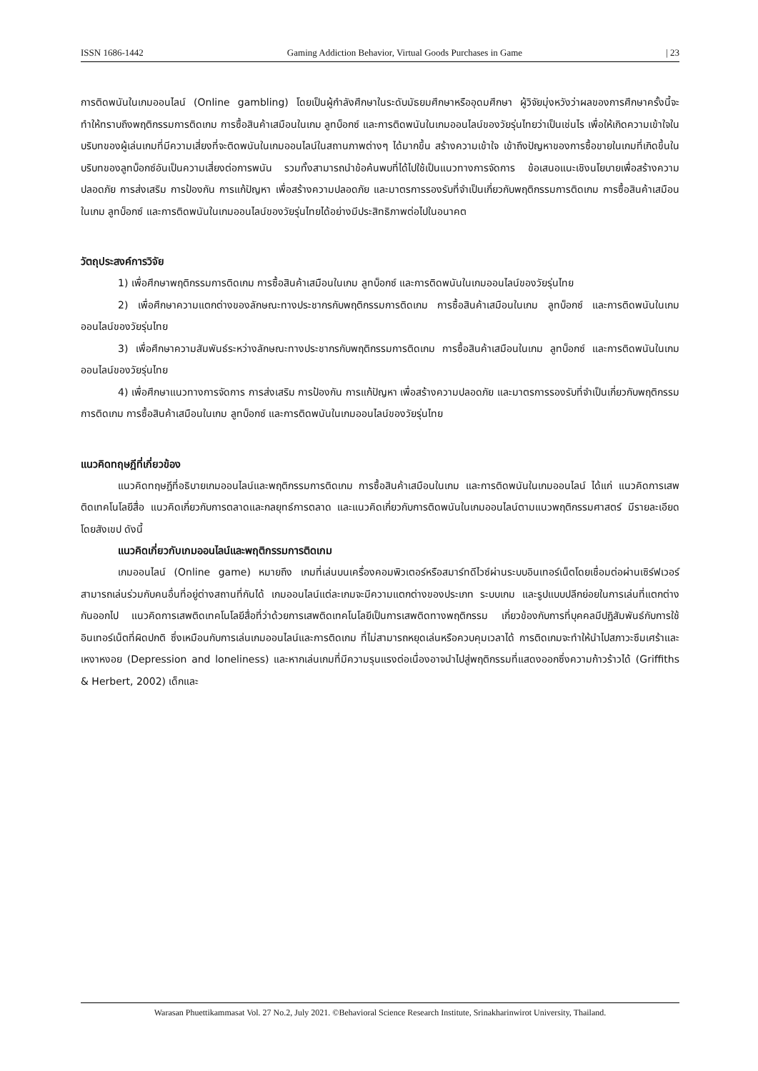ISSN 1686-1442 Gaming Addiction Behavior, Virtual Goods Purchases in Game | 23
การติดพนันในเกมออนไลน์ (Online gambling) โดยเป็นผู้กำลังศึกษาในระดับมัธยมศึกษาหรืออุดมศึกษา ผู้วิจัยมุ่งหวังว่าผลของการศึกษาครั้งนี้จะทำให้ทราบถึงพฤติกรรมการติดเกม การซื้อสินค้าเสมือนในเกม ลูทบ็อกซ์ และการติดพนันในเกมออนไลน์ของวัยรุ่นไทยว่าเป็นเช่นไร เพื่อให้เกิดความเข้าใจในบริบทของผู้เล่นเกมที่มีความเสี่ยงที่จะติดพนันในเกมออนไลน์ในสถานภาพต่างๆ ได้มากขึ้น สร้างความเข้าใจ เข้าถึงปัญหาของการซื้อขายในเกมที่เกิดขึ้นในบริบทของลูทบ็อกซ์อันเป็นความเสี่ยงต่อการพนัน รวมทั้งสามารถนำข้อค้นพบที่ได้ไปใช้เป็นแนวทางการจัดการ ข้อเสนอแนะเชิงนโยบายเพื่อสร้างความปลอดภัย การส่งเสริม การป้องกัน การแก้ปัญหา เพื่อสร้างความปลอดภัย และมาตรการรองรับที่จำเป็นเกี่ยวกับพฤติกรรมการติดเกม การซื้อสินค้าเสมือนในเกม ลูทบ็อกซ์ และการติดพนันในเกมออนไลน์ของวัยรุ่นไทยได้อย่างมีประสิทธิภาพต่อไปในอนาคต
วัตถุประสงค์การวิจัย
1) เพื่อศึกษาพฤติกรรมการติดเกม การซื้อสินค้าเสมือนในเกม ลูทบ็อกซ์ และการติดพนันในเกมออนไลน์ของวัยรุ่นไทย
2) เพื่อศึกษาความแตกต่างของลักษณะทางประชากรกับพฤติกรรมการติดเกม การซื้อสินค้าเสมือนในเกม ลูทบ็อกซ์ และการติดพนันในเกมออนไลน์ของวัยรุ่นไทย
3) เพื่อศึกษาความสัมพันธ์ระหว่างลักษณะทางประชากรกับพฤติกรรมการติดเกม การซื้อสินค้าเสมือนในเกม ลูทบ็อกซ์ และการติดพนันในเกมออนไลน์ของวัยรุ่นไทย
4) เพื่อศึกษาแนวทางการจัดการ การส่งเสริม การป้องกัน การแก้ปัญหา เพื่อสร้างความปลอดภัย และมาตรการรองรับที่จำเป็นเกี่ยวกับพฤติกรรมการติดเกม การซื้อสินค้าเสมือนในเกม ลูทบ็อกซ์ และการติดพนันในเกมออนไลน์ของวัยรุ่นไทย
แนวคิดทฤษฎีที่เกี่ยวข้อง
แนวคิดทฤษฎีที่อธิบายเกมออนไลน์และพฤติกรรมการติดเกม การซื้อสินค้าเสมือนในเกม และการติดพนันในเกมออนไลน์ ได้แก่ แนวคิดการเสพติดเทคโนโลยีสื่อ แนวคิดเกี่ยวกับการตลาดและกลยุทธ์การตลาด และแนวคิดเกี่ยวกับการติดพนันในเกมออนไลน์ตามแนวพฤติกรรมศาสตร์ มีรายละเอียดโดยสังเขป ดังนี้
แนวคิดเกี่ยวกับเกมออนไลน์และพฤติกรรมการติดเกม
เกมออนไลน์ (Online game) หมายถึง เกมที่เล่นบนเครื่องคอมพิวเตอร์หรือสมาร์ทดีไวซ์ผ่านระบบอินเทอร์เน็ตโดยเชื่อมต่อผ่านเซิร์ฟเวอร์ สามารถเล่นร่วมกับคนอื่นที่อยู่ต่างสถานที่กันได้ เกมออนไลน์แต่ละเกมจะมีความแตกต่างของประเภท ระบบเกม และรูปแบบปลีกย่อยในการเล่นที่แตกต่างกันออกไป แนวคิดการเสพติดเทคโนโลยีสื่อที่ว่าด้วยการเสพติดเทคโนโลยีเป็นการเสพติดทางพฤติกรรม เกี่ยวข้องกับการที่บุคคลมีปฏิสัมพันธ์กับการใช้อินเทอร์เน็ตที่ผิดปกติ ซึ่งเหมือนกับการเล่นเกมออนไลน์และการติดเกม ที่ไม่สามารถหยุดเล่นหรือควบคุมเวลาได้ การติดเกมจะทำให้นำไปสภาวะซึมเศร้าและเหงาหงอย (Depression and loneliness) และหากเล่นเกมที่มีความรุนแรงต่อเนื่องอาจนำไปสู่พฤติกรรมที่แสดงออกซึ่งความก้าวร้าวได้ (Griffiths & Herbert, 2002) เด็กและ
Warasan Phuettikammasat Vol. 27 No.2, July 2021. ©Behavioral Science Research Institute, Srinakharinwirot University, Thailand.